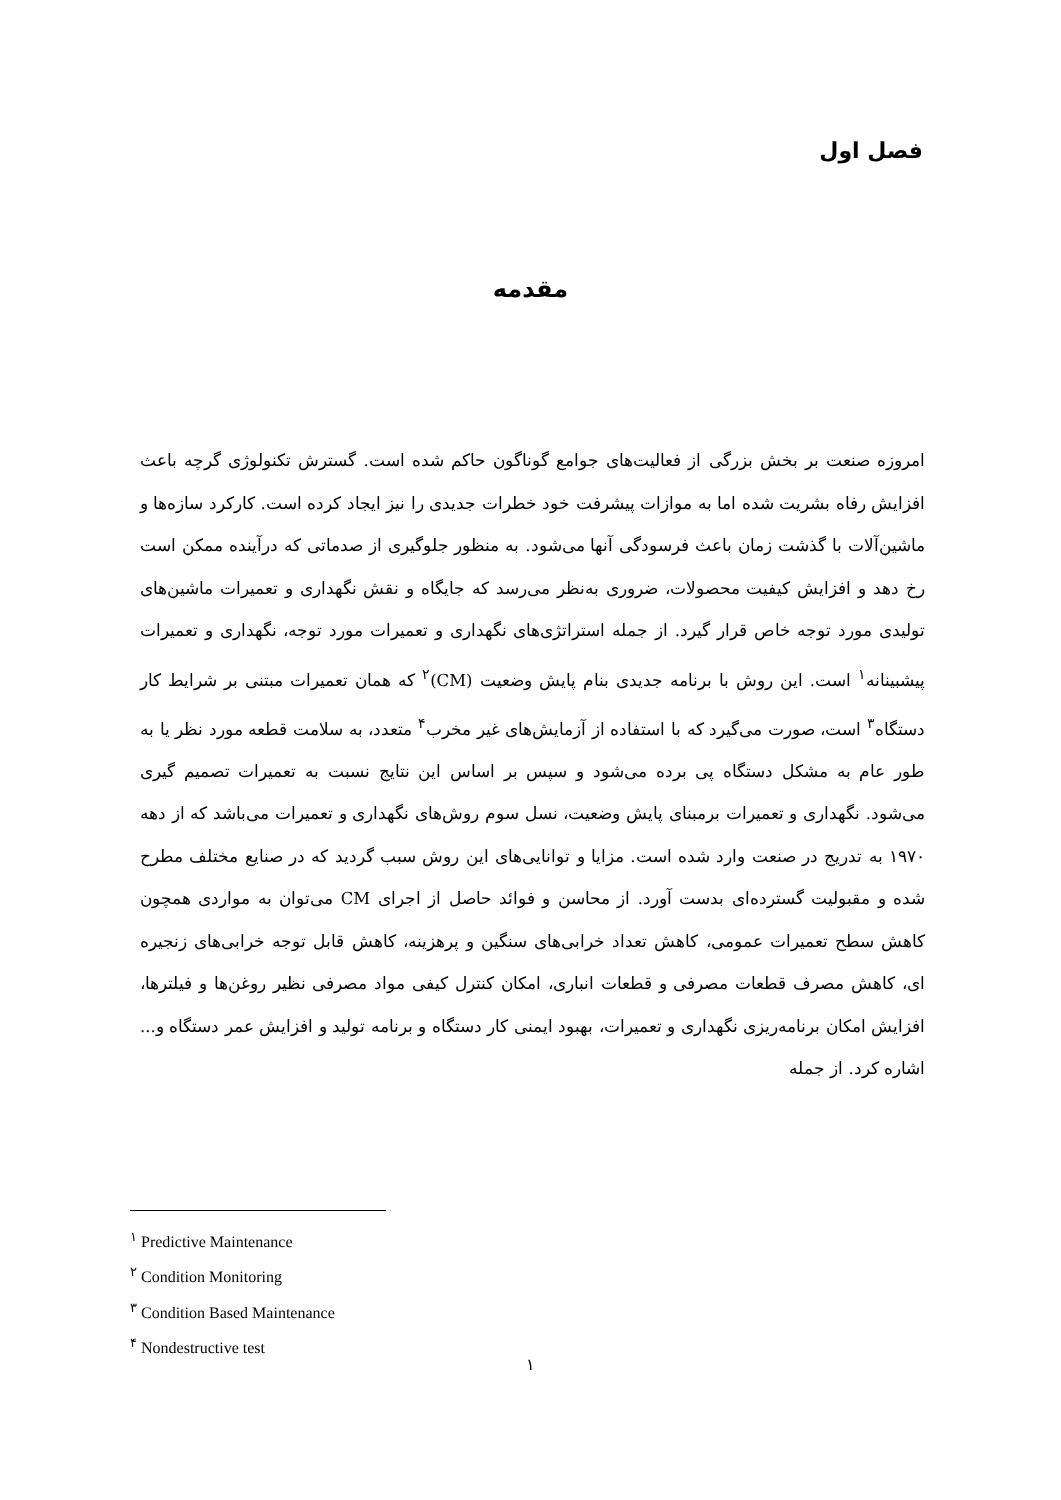فصل اول
مقدمه
امروزه صنعت بر بخش بزرگی از فعالیت‌های جوامع گوناگون حاکم شده است. گسترش تکنولوژی گرچه باعث افزایش رفاه بشریت شده اما به موازات پیشرفت خود خطرات جدیدی را نیز ایجاد کرده است. کارکرد سازه‌ها و ماشین‌آلات با گذشت زمان باعث فرسودگی آنها می‌شود. به منظور جلوگیری از صدماتی که درآینده ممکن است رخ دهد و افزایش کیفیت محصولات، ضروری به‌نظر می‌رسد که جایگاه و نقش نگهداری و تعمیرات ماشین‌های تولیدی مورد توجه خاص قرار گیرد. از جمله استراتژی‌های نگهداری و تعمیرات مورد توجه، نگهداری و تعمیرات پیشبینانه<sup>۱</sup> است. این روش با برنامه جدیدی بنام پایش وضعیت (CM)<sup>۲</sup> که همان تعمیرات مبتنی بر شرایط کار دستگاه<sup>۳</sup> است، صورت می‌گیرد که با استفاده از آزمایش‌های غیر مخرب<sup>۴</sup> متعدد، به سلامت قطعه مورد نظر یا به طور عام به مشکل دستگاه پی برده می‌شود و سپس بر اساس این نتایج نسبت به تعمیرات تصمیم گیری می‌شود. نگهداری و تعمیرات برمبنای پایش وضعیت، نسل سوم روش‌های نگهداری و تعمیرات می‌باشد که از دهه ۱۹۷۰ به تدریج در صنعت وارد شده است. مزایا و توانایی‌های این روش سبب گردید که در صنایع مختلف مطرح شده و مقبولیت گسترده‌ای بدست آورد. از محاسن و فوائد حاصل از اجرای CM می‌توان به مواردی همچون کاهش سطح تعمیرات عمومی، کاهش تعداد خرابی‌های سنگین و پرهزینه، کاهش قابل توجه خرابی‌های زنجیره ای، کاهش مصرف قطعات مصرفی و قطعات انباری، امکان کنترل کیفی مواد مصرفی نظیر روغن‌ها و فیلترها، افزایش امکان برنامه‌ریزی نگهداری و تعمیرات، بهبود ایمنی کار دستگاه و برنامه تولید و افزایش عمر دستگاه و... اشاره کرد. از جمله
<sup>۱</sup> Predictive Maintenance
<sup>۲</sup> Condition Monitoring
<sup>۳</sup> Condition Based Maintenance
<sup>۴</sup> Nondestructive test
۱